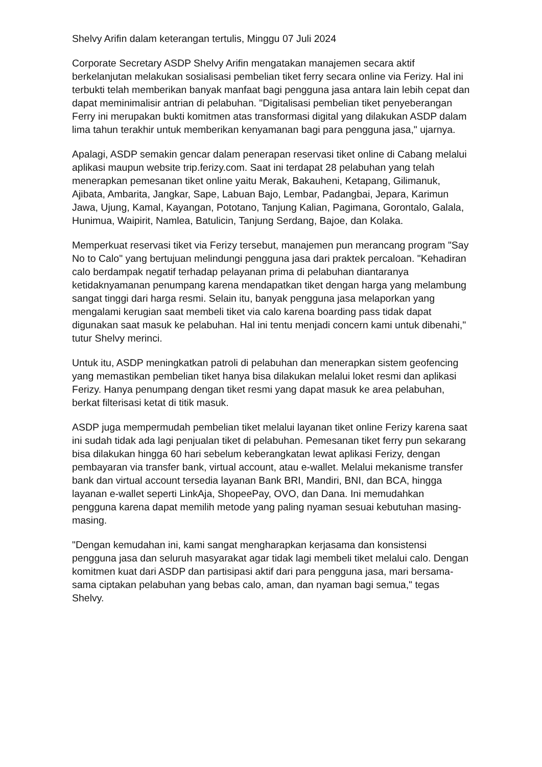Shelvy Arifin dalam keterangan tertulis, Minggu 07 Juli 2024
Corporate Secretary ASDP Shelvy Arifin mengatakan manajemen secara aktif berkelanjutan melakukan sosialisasi pembelian tiket ferry secara online via Ferizy. Hal ini terbukti telah memberikan banyak manfaat bagi pengguna jasa antara lain lebih cepat dan dapat meminimalisir antrian di pelabuhan. "Digitalisasi pembelian tiket penyeberangan Ferry ini merupakan bukti komitmen atas transformasi digital yang dilakukan ASDP dalam lima tahun terakhir untuk memberikan kenyamanan bagi para pengguna jasa," ujarnya.
Apalagi, ASDP semakin gencar dalam penerapan reservasi tiket online di Cabang melalui aplikasi maupun website trip.ferizy.com. Saat ini terdapat 28 pelabuhan yang telah menerapkan pemesanan tiket online yaitu Merak, Bakauheni, Ketapang, Gilimanuk, Ajibata, Ambarita, Jangkar, Sape, Labuan Bajo, Lembar, Padangbai, Jepara, Karimun Jawa, Ujung, Kamal, Kayangan, Pototano, Tanjung Kalian, Pagimana, Gorontalo, Galala, Hunimua, Waipirit, Namlea, Batulicin, Tanjung Serdang, Bajoe, dan Kolaka.
Memperkuat reservasi tiket via Ferizy tersebut, manajemen pun merancang program "Say No to Calo" yang bertujuan melindungi pengguna jasa dari praktek percaloan. "Kehadiran calo berdampak negatif terhadap pelayanan prima di pelabuhan diantaranya ketidaknyamanan penumpang karena mendapatkan tiket dengan harga yang melambung sangat tinggi dari harga resmi. Selain itu, banyak pengguna jasa melaporkan yang mengalami kerugian saat membeli tiket via calo karena boarding pass tidak dapat digunakan saat masuk ke pelabuhan. Hal ini tentu menjadi concern kami untuk dibenahi," tutur Shelvy merinci.
Untuk itu, ASDP meningkatkan patroli di pelabuhan dan menerapkan sistem geofencing yang memastikan pembelian tiket hanya bisa dilakukan melalui loket resmi dan aplikasi Ferizy. Hanya penumpang dengan tiket resmi yang dapat masuk ke area pelabuhan, berkat filterisasi ketat di titik masuk.
ASDP juga mempermudah pembelian tiket melalui layanan tiket online Ferizy karena saat ini sudah tidak ada lagi penjualan tiket di pelabuhan. Pemesanan tiket ferry pun sekarang bisa dilakukan hingga 60 hari sebelum keberangkatan lewat aplikasi Ferizy, dengan pembayaran via transfer bank, virtual account, atau e-wallet. Melalui mekanisme transfer bank dan virtual account tersedia layanan Bank BRI, Mandiri, BNI, dan BCA, hingga layanan e-wallet seperti LinkAja, ShopeePay, OVO, dan Dana. Ini memudahkan pengguna karena dapat memilih metode yang paling nyaman sesuai kebutuhan masing-masing.
"Dengan kemudahan ini, kami sangat mengharapkan kerjasama dan konsistensi pengguna jasa dan seluruh masyarakat agar tidak lagi membeli tiket melalui calo. Dengan komitmen kuat dari ASDP dan partisipasi aktif dari para pengguna jasa, mari bersama-sama ciptakan pelabuhan yang bebas calo, aman, dan nyaman bagi semua," tegas Shelvy.